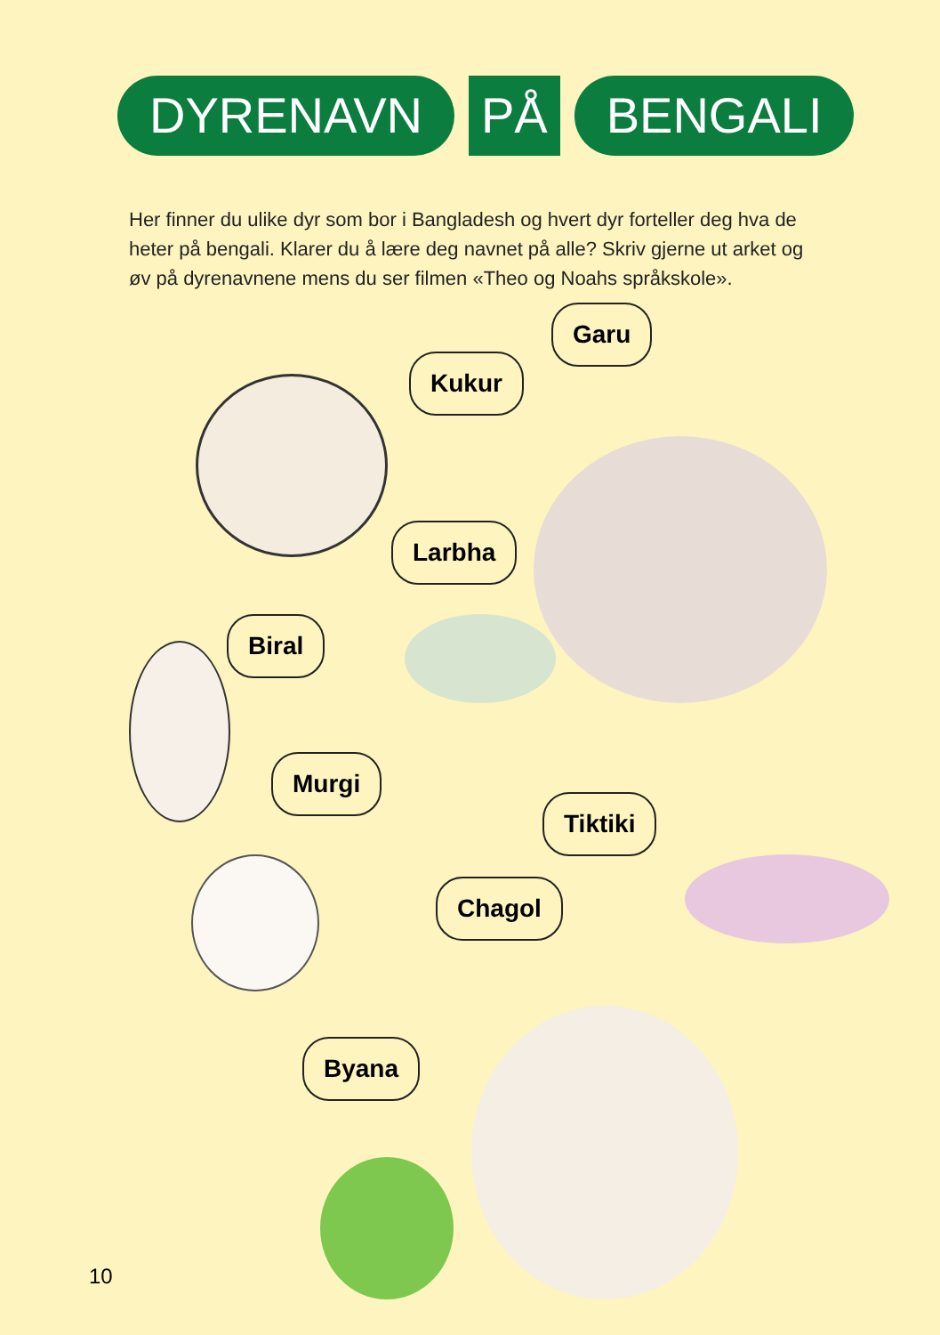DYRENAVN PÅ BENGALI
Her finner du ulike dyr som bor i Bangladesh og hvert dyr forteller deg hva de heter på bengali. Klarer du å lære deg navnet på alle? Skriv gjerne ut arket og øv på dyrenavnene mens du ser filmen «Theo og Noahs språkskole».
Garu
Kukur
Larbha
Biral
Murgi
Tiktiki
Chagol
Byana
10